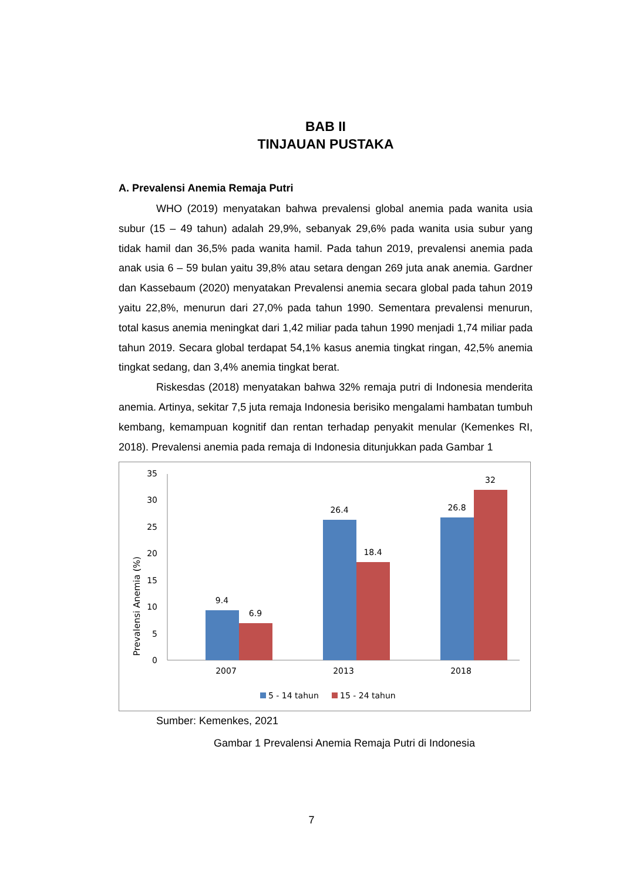BAB II
TINJAUAN PUSTAKA
A. Prevalensi Anemia Remaja Putri
WHO (2019) menyatakan bahwa prevalensi global anemia pada wanita usia subur (15 – 49 tahun) adalah 29,9%, sebanyak 29,6% pada wanita usia subur yang tidak hamil dan 36,5% pada wanita hamil. Pada tahun 2019, prevalensi anemia pada anak usia 6 – 59 bulan yaitu 39,8% atau setara dengan 269 juta anak anemia. Gardner dan Kassebaum (2020) menyatakan Prevalensi anemia secara global pada tahun 2019 yaitu 22,8%, menurun dari 27,0% pada tahun 1990. Sementara prevalensi menurun, total kasus anemia meningkat dari 1,42 miliar pada tahun 1990 menjadi 1,74 miliar pada tahun 2019. Secara global terdapat 54,1% kasus anemia tingkat ringan, 42,5% anemia tingkat sedang, dan 3,4% anemia tingkat berat.
Riskesdas (2018) menyatakan bahwa 32% remaja putri di Indonesia menderita anemia. Artinya, sekitar 7,5 juta remaja Indonesia berisiko mengalami hambatan tumbuh kembang, kemampuan kognitif dan rentan terhadap penyakit menular (Kemenkes RI, 2018). Prevalensi anemia pada remaja di Indonesia ditunjukkan pada Gambar 1
Prevalensi Anemia (%)
0
5
10
15
20
25
30
35
9.4
6.9
26.4
18.4
26.8
32
2007
2013
2018
5 - 14 tahun
15 - 24 tahun
Sumber: Kemenkes, 2021
Gambar 1 Prevalensi Anemia Remaja Putri di Indonesia
7